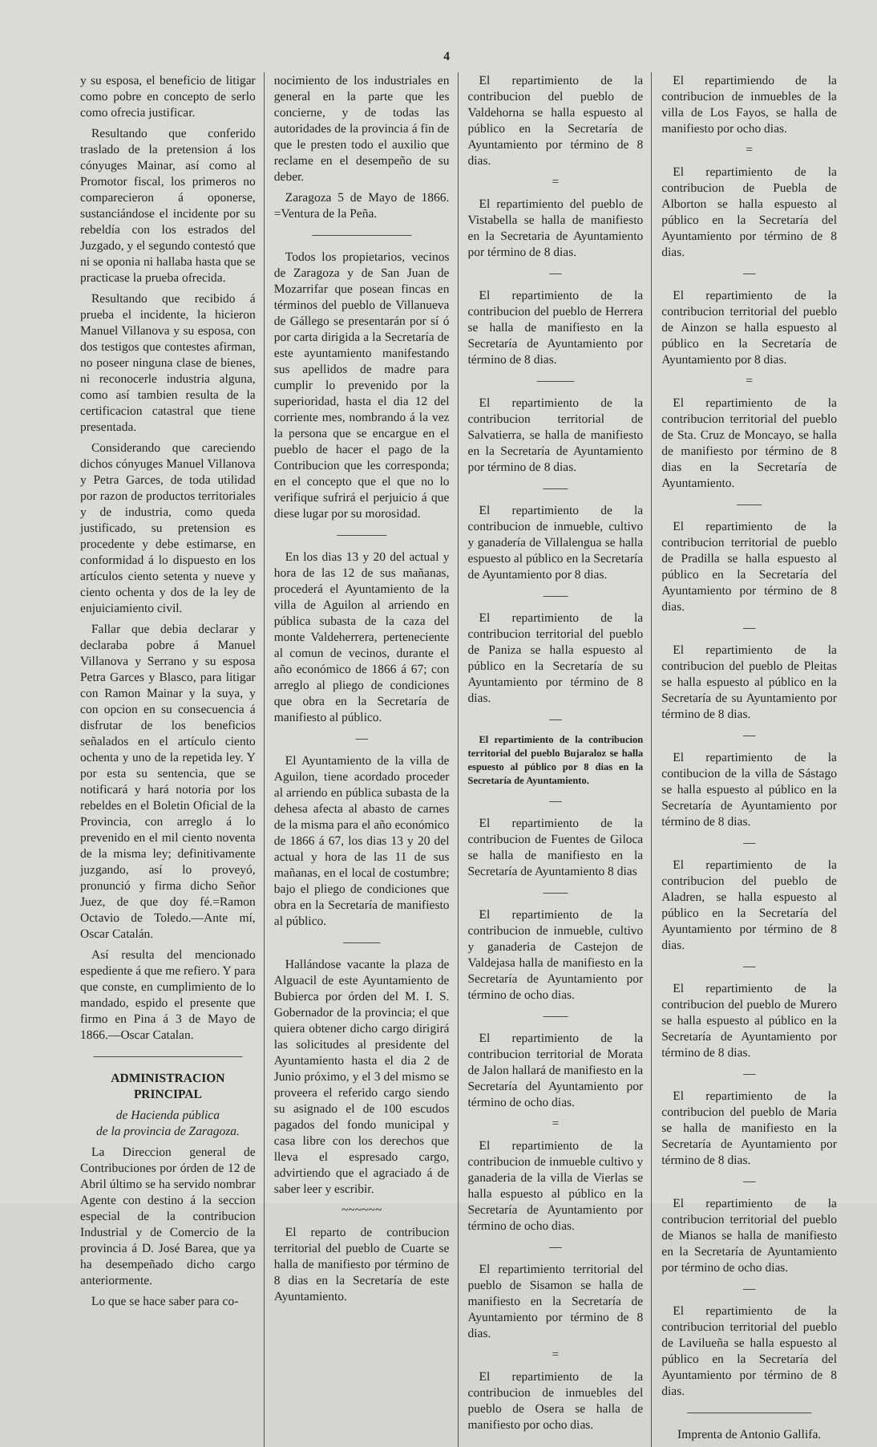4
y su esposa, el beneficio de litigar como pobre en concepto de serlo como ofrecia justificar.
Resultando que conferido traslado de la pretension á los cónyuges Mainar, así como al Promotor fiscal, los primeros no comparecieron á oponerse, sustanciándose el incidente por su rebeldía con los estrados del Juzgado, y el segundo contestó que ni se oponia ni hallaba hasta que se practicase la prueba ofrecida.
Resultando que recibido á prueba el incidente, la hicieron Manuel Villanova y su esposa, con dos testigos que contestes afirman, no poseer ninguna clase de bienes, ni reconocerle industria alguna, como así tambien resulta de la certificacion catastral que tiene presentada.
Considerando que careciendo dichos cónyuges Manuel Villanova y Petra Garces, de toda utilidad por razon de productos territoriales y de industria, como queda justificado, su pretension es procedente y debe estimarse, en conformidad á lo dispuesto en los artículos ciento setenta y nueve y ciento ochenta y dos de la ley de enjuiciamiento civil.
Fallar que debia declarar y declaraba pobre á Manuel Villanova y Serrano y su esposa Petra Garces y Blasco, para litigar con Ramon Mainar y la suya, y con opcion en su consecuencia á disfrutar de los beneficios señalados en el artículo ciento ochenta y uno de la repetida ley. Y por esta su sentencia, que se notificará y hará notoria por los rebeldes en el Boletin Oficial de la Provincia, con arreglo á lo prevenido en el mil ciento noventa de la misma ley; definitivamente juzgando, así lo proveyó, pronunció y firma dicho Señor Juez, de que doy fé.=Ramon Octavio de Toledo.—Ante mí, Oscar Catalán.
Así resulta del mencionado espediente á que me refiero. Y para que conste, en cumplimiento de lo mandado, espido el presente que firmo en Pina á 3 de Mayo de 1866.—Oscar Catalan.
————————————
ADMINISTRACION PRINCIPAL
de Hacienda pública
de la provincia de Zaragoza.
La Direccion general de Contribuciones por órden de 12 de Abril último se ha servido nombrar Agente con destino á la seccion especial de la contribucion Industrial y de Comercio de la provincia á D. José Barea, que ya ha desempeñado dicho cargo anteriormente.
Lo que se hace saber para co-
nocimiento de los industriales en general en la parte que les concierne, y de todas las autoridades de la provincia á fin de que le presten todo el auxilio que reclame en el desempeño de su deber.
Zaragoza 5 de Mayo de 1866. =Ventura de la Peña.
————————
Todos los propietarios, vecinos de Zaragoza y de San Juan de Mozarrifar que posean fincas en términos del pueblo de Villanueva de Gállego se presentarán por sí ó por carta dirigida a la Secretaría de este ayuntamiento manifestando sus apellidos de madre para cumplir lo prevenido por la superioridad, hasta el dia 12 del corriente mes, nombrando á la vez la persona que se encargue en el pueblo de hacer el pago de la Contribucion que les corresponda; en el concepto que el que no lo verifique sufrirá el perjuicio á que diese lugar por su morosidad.
————
En los dias 13 y 20 del actual y hora de las 12 de sus mañanas, procederá el Ayuntamiento de la villa de Aguilon al arriendo en pública subasta de la caza del monte Valdeherrera, perteneciente al comun de vecinos, durante el año económico de 1866 á 67; con arreglo al pliego de condiciones que obra en la Secretaría de manifiesto al público.
—
El Ayuntamiento de la villa de Aguilon, tiene acordado proceder al arriendo en pública subasta de la dehesa afecta al abasto de carnes de la misma para el año económico de 1866 á 67, los dias 13 y 20 del actual y hora de las 11 de sus mañanas, en el local de costumbre; bajo el pliego de condiciones que obra en la Secretaría de manifiesto al público.
———
Hallándose vacante la plaza de Alguacil de este Ayuntamiento de Bubierca por órden del M. I. S. Gobernador de la provincia; el que quiera obtener dicho cargo dirigirá las solicitudes al presidente del Ayuntamiento hasta el dia 2 de Junio próximo, y el 3 del mismo se proveera el referido cargo siendo su asignado el de 100 escudos pagados del fondo municipal y casa libre con los derechos que lleva el espresado cargo, advirtiendo que el agraciado á de saber leer y escribir.
~~~~~~
El reparto de contribucion territorial del pueblo de Cuarte se halla de manifiesto por término de 8 dias en la Secretaría de este Ayuntamiento.
El repartimiento de la contribucion del pueblo de Valdehorna se halla espuesto al público en la Secretaría de Ayuntamiento por término de 8 dias.
=
El repartimiento del pueblo de Vistabella se halla de manifiesto en la Secretaria de Ayuntamiento por término de 8 dias.
—
El repartimiento de la contribucion del pueblo de Herrera se halla de manifiesto en la Secretaría de Ayuntamiento por término de 8 dias.
———
El repartimiento de la contribucion territorial de Salvatierra, se halla de manifiesto en la Secretaría de Ayuntamiento por término de 8 dias.
——
El repartimiento de la contribucion de inmueble, cultivo y ganadería de Villalengua se halla espuesto al público en la Secretaría de Ayuntamiento por 8 dias.
——
El repartimiento de la contribucion territorial del pueblo de Paniza se halla espuesto al público en la Secretaría de su Ayuntamiento por término de 8 dias.
—
El repartimiento de la contribucion territorial del pueblo Bujaraloz se halla espuesto al público por 8 dias en la Secretaría de Ayuntamiento.
—
El repartimiento de la contribucion de Fuentes de Giloca se halla de manifiesto en la Secretaría de Ayuntamiento 8 dias
——
El repartimiento de la contribucion de inmueble, cultivo y ganaderia de Castejon de Valdejasa halla de manifiesto en la Secretaría de Ayuntamiento por término de ocho dias.
——
El repartimiento de la contribucion territorial de Morata de Jalon hallará de manifiesto en la Secretaría del Ayuntamiento por término de ocho dias.
=
El repartimiento de la contribucion de inmueble cultivo y ganaderia de la villa de Vierlas se halla espuesto al público en la Secretaría de Ayuntamiento por término de ocho dias.
—
El repartimiento territorial del pueblo de Sisamon se halla de manifiesto en la Secretaría de Ayuntamiento por término de 8 dias.
=
El repartimiento de la contribucion de inmuebles del pueblo de Osera se halla de manifiesto por ocho dias.
El repartimiendo de la contribucion de inmuebles de la villa de Los Fayos, se halla de manifiesto por ocho dias.
=
El repartimiento de la contribucion de Puebla de Alborton se halla espuesto al público en la Secretaría del Ayuntamiento por término de 8 dias.
—
El repartimiento de la contribucion territorial del pueblo de Ainzon se halla espuesto al público en la Secretaría de Ayuntamiento por 8 dias.
=
El repartimiento de la contribucion territorial del pueblo de Sta. Cruz de Moncayo, se halla de manifiesto por término de 8 dias en la Secretaría de Ayuntamiento.
——
El repartimiento de la contribucion territorial de pueblo de Pradilla se halla espuesto al público en la Secretaría del Ayuntamiento por término de 8 dias.
—
El repartimiento de la contribucion del pueblo de Pleitas se halla espuesto al público en la Secretaría de su Ayuntamiento por término de 8 dias.
—
El repartimiento de la contibucion de la villa de Sástago se halla espuesto al público en la Secretaría de Ayuntamiento por término de 8 dias.
—
El repartimiento de la contribucion del pueblo de Aladren, se halla espuesto al público en la Secretaría del Ayuntamiento por término de 8 dias.
—
El repartimiento de la contribucion del pueblo de Murero se halla espuesto al público en la Secretaría de Ayuntamiento por término de 8 dias.
—
El repartimiento de la contribucion del pueblo de Maria se halla de manifiesto en la Secretaría de Ayuntamiento por término de 8 dias.
—
El repartimiento de la contribucion territorial del pueblo de Mianos se halla de manifiesto en la Secretaría de Ayuntamiento por término de ocho dias.
—
El repartimiento de la contribucion territorial del pueblo de Lavilueña se halla espuesto al público en la Secretaría del Ayuntamiento por término de 8 dias.
——————————
Imprenta de Antonio Gallifa.